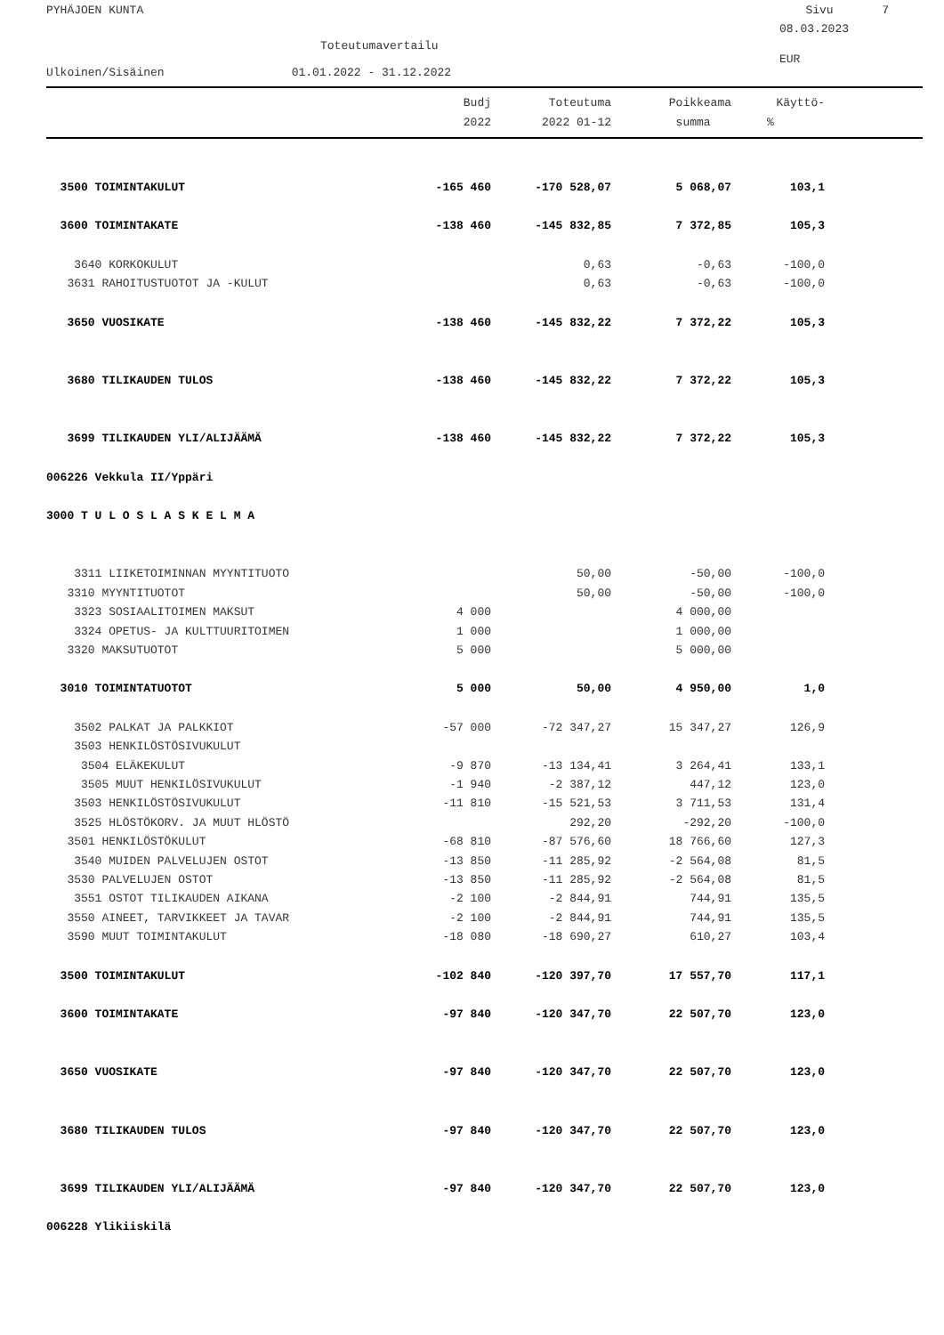PYHÄJOEN KUNTA Sivu 7
08.03.2023
Toteutumavertailu
EUR
Ulkoinen/Sisäinen 01.01.2022 - 31.12.2022
| | Budj | Toteutuma | Poikkeama | Käyttö- | |
| --- | --- | --- | --- | --- | --- |
| | 2022 | 2022 01-12 | summa | % | |
| 3500 TOIMINTAKULUT | -165 460 | -170 528,07 | 5 068,07 | 103,1 | |
| 3600 TOIMINTAKATE | -138 460 | -145 832,85 | 7 372,85 | 105,3 | |
| 3640 KORKOKULUT | | 0,63 | -0,63 | -100,0 | |
| 3631 RAHOITUSTUOTOT JA -KULUT | | 0,63 | -0,63 | -100,0 | |
| 3650 VUOSIKATE | -138 460 | -145 832,22 | 7 372,22 | 105,3 | |
| 3680 TILIKAUDEN TULOS | -138 460 | -145 832,22 | 7 372,22 | 105,3 | |
| 3699 TILIKAUDEN YLI/ALIJÄÄMÄ | -138 460 | -145 832,22 | 7 372,22 | 105,3 | |
| 006226 Vekkula II/Yppäri | | | | | |
| 3000 T U L O S L A S K E L M A | | | | | |
| 3311 LIIKETOIMINNAN MYYNTITUOTO | | 50,00 | -50,00 | -100,0 | |
| 3310 MYYNTITUOTOT | | 50,00 | -50,00 | -100,0 | |
| 3323 SOSIAALITOIMEN MAKSUT | 4 000 | | 4 000,00 | | |
| 3324 OPETUS- JA KULTTUURITOIMEN | 1 000 | | 1 000,00 | | |
| 3320 MAKSUTUOTOT | 5 000 | | 5 000,00 | | |
| 3010 TOIMINTATUOTOT | 5 000 | 50,00 | 4 950,00 | 1,0 | |
| 3502 PALKAT JA PALKKIOT | -57 000 | -72 347,27 | 15 347,27 | 126,9 | |
| 3503 HENKILÖSTÖSIVUKULUT | | | | | |
| 3504 ELÄKEKULUT | -9 870 | -13 134,41 | 3 264,41 | 133,1 | |
| 3505 MUUT HENKILÖSIVUKULUT | -1 940 | -2 387,12 | 447,12 | 123,0 | |
| 3503 HENKILÖSTÖSIVUKULUT | -11 810 | -15 521,53 | 3 711,53 | 131,4 | |
| 3525 HLÖSTÖKORV. JA MUUT HLÖSTÖ | | 292,20 | -292,20 | -100,0 | |
| 3501 HENKILÖSTÖKULUT | -68 810 | -87 576,60 | 18 766,60 | 127,3 | |
| 3540 MUIDEN PALVELUJEN OSTOT | -13 850 | -11 285,92 | -2 564,08 | 81,5 | |
| 3530 PALVELUJEN OSTOT | -13 850 | -11 285,92 | -2 564,08 | 81,5 | |
| 3551 OSTOT TILIKAUDEN AIKANA | -2 100 | -2 844,91 | 744,91 | 135,5 | |
| 3550 AINEET, TARVIKKEET JA TAVAR | -2 100 | -2 844,91 | 744,91 | 135,5 | |
| 3590 MUUT TOIMINTAKULUT | -18 080 | -18 690,27 | 610,27 | 103,4 | |
| 3500 TOIMINTAKULUT | -102 840 | -120 397,70 | 17 557,70 | 117,1 | |
| 3600 TOIMINTAKATE | -97 840 | -120 347,70 | 22 507,70 | 123,0 | |
| 3650 VUOSIKATE | -97 840 | -120 347,70 | 22 507,70 | 123,0 | |
| 3680 TILIKAUDEN TULOS | -97 840 | -120 347,70 | 22 507,70 | 123,0 | |
| 3699 TILIKAUDEN YLI/ALIJÄÄMÄ | -97 840 | -120 347,70 | 22 507,70 | 123,0 | |
| 006228 Ylikiiskilä | | | | | |